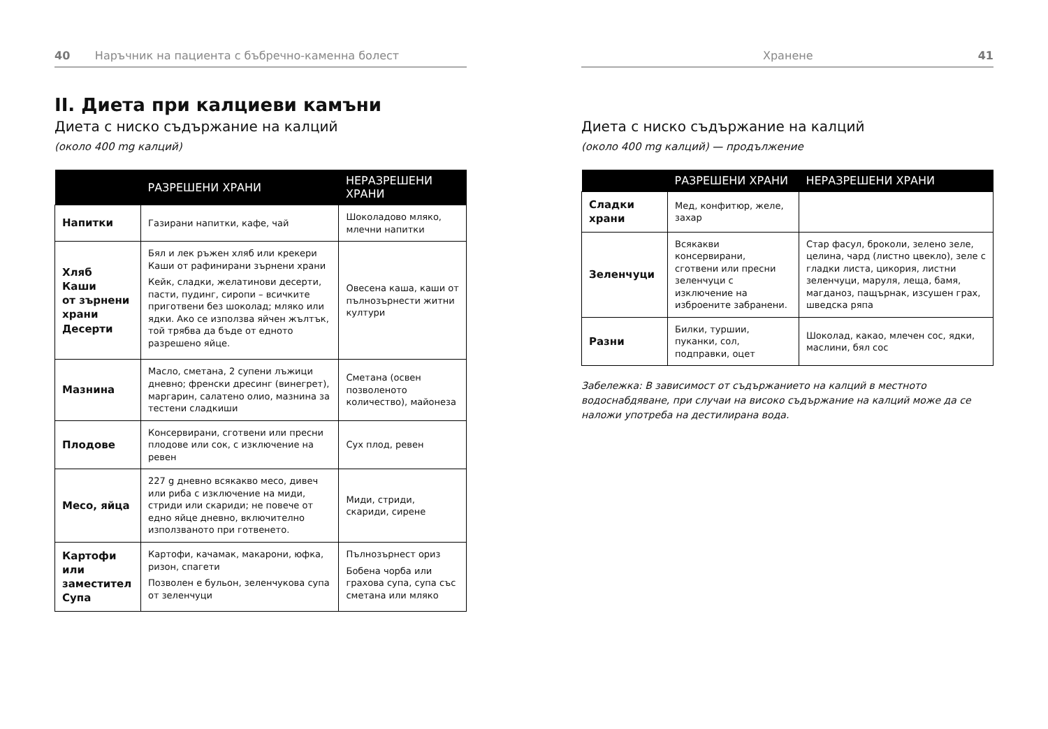40 Наръчник на пациента с бъбречно-каменна болест
II. Диета при калциеви камъни
Диета с ниско съдържание на калций
(около 400 mg калций)
| | РАЗРЕШЕНИ ХРАНИ | НЕРАЗРЕШЕНИ ХРАНИ |
| --- | --- | --- |
| Напитки | Газирани напитки, кафе, чай | Шоколадово мляко, млечни напитки |
| Хляб Каши от зърнени храни Десерти | Бял и лек ръжен хляб или крекери Каши от рафинирани зърнени храни Кейк, сладки, желатинови десерти, пасти, пудинг, сиропи – всичките приготвени без шоколад; мляко или ядки. Ако се използва яйчен жълтък, той трябва да бъде от едното разрешено яйце. | Овесена каша, каши от пълнозърнести житни култури |
| Мазнина | Масло, сметана, 2 супени лъжици дневно; френски дресинг (винегрет), маргарин, салатено олио, мазнина за тестени сладкиши | Сметана (освен позволеното количество), майонеза |
| Плодове | Консервирани, сготвени или пресни плодове или сок, с изключение на ревен | Сух плод, ревен |
| Месо, яйца | 227 g дневно всякакво месо, дивеч или риба с изключение на миди, стриди или скариди; не повече от едно яйце дневно, включително използваното при готвенето. | Миди, стриди, скариди, сирене |
| Картофи или заместител Супа | Картофи, качамак, макарони, юфка, ризон, спагети Позволен е бульон, зеленчукова супа от зеленчуци | Пълнозърнест ориз Бобена чорба или грахова супа, супа със сметана или мляко |
Хранене 41
Диета с ниско съдържание на калций
(около 400 mg калций) — продължение
| | РАЗРЕШЕНИ ХРАНИ | НЕРАЗРЕШЕНИ ХРАНИ |
| --- | --- | --- |
| Сладки храни | Мед, конфитюр, желе, захар | |
| Зеленчуци | Всякакви консервирани, сготвени или пресни зеленчуци с изключение на изброените забранени. | Стар фасул, броколи, зелено зеле, целина, чард (листно цвекло), зеле с гладки листа, цикория, листни зеленчуци, маруля, леща, бамя, магданоз, пащърнак, изсушен грах, шведска ряпа |
| Разни | Билки, туршии, пуканки, сол, подправки, оцет | Шоколад, какао, млечен сос, ядки, маслини, бял сос |
Забележка: В зависимост от съдържанието на калций в местното водоснабдяване, при случаи на високо съдържание на калций може да се наложи употреба на дестилирана вода.